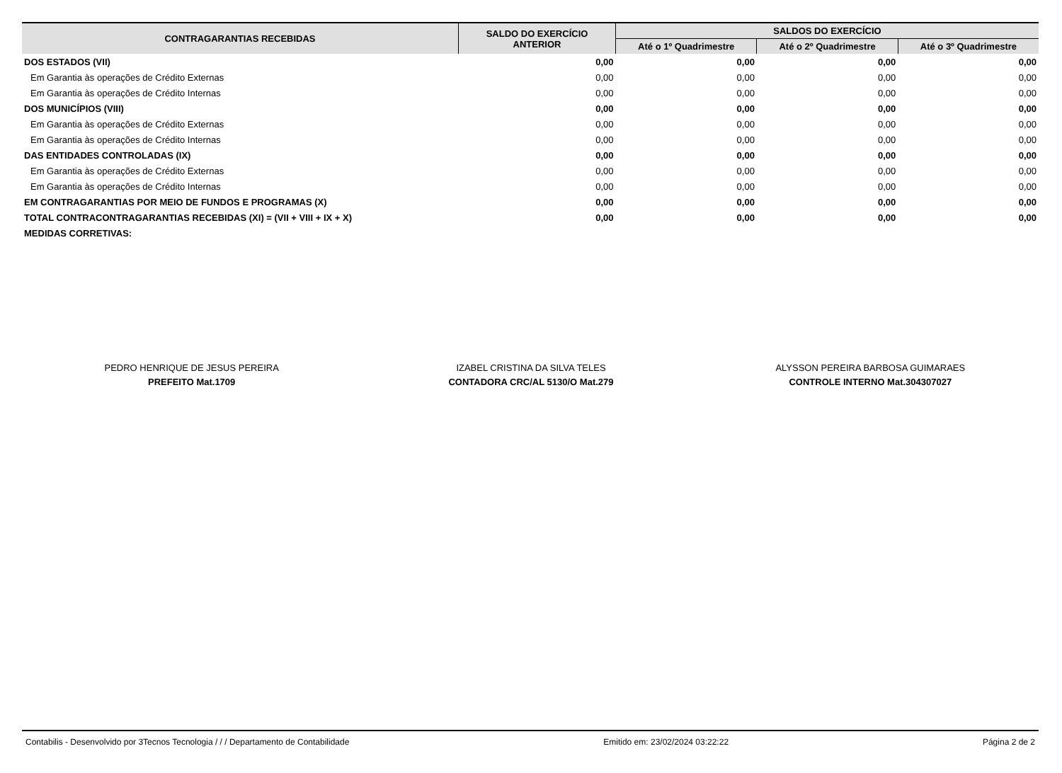| CONTRAGARANTIAS RECEBIDAS | SALDO DO EXERCÍCIO ANTERIOR | SALDOS DO EXERCÍCIO | | |
| --- | --- | --- | --- | --- |
| | | Até o 1º Quadrimestre | Até o 2º Quadrimestre | Até o 3º Quadrimestre |
| DOS ESTADOS (VII) | 0,00 | 0,00 | 0,00 | 0,00 |
| Em Garantia às operações de Crédito Externas | 0,00 | 0,00 | 0,00 | 0,00 |
| Em Garantia às operações de Crédito Internas | 0,00 | 0,00 | 0,00 | 0,00 |
| DOS MUNICÍPIOS (VIII) | 0,00 | 0,00 | 0,00 | 0,00 |
| Em Garantia às operações de Crédito Externas | 0,00 | 0,00 | 0,00 | 0,00 |
| Em Garantia às operações de Crédito Internas | 0,00 | 0,00 | 0,00 | 0,00 |
| DAS ENTIDADES CONTROLADAS (IX) | 0,00 | 0,00 | 0,00 | 0,00 |
| Em Garantia às operações de Crédito Externas | 0,00 | 0,00 | 0,00 | 0,00 |
| Em Garantia às operações de Crédito Internas | 0,00 | 0,00 | 0,00 | 0,00 |
| EM CONTRAGARANTIAS POR MEIO DE FUNDOS E PROGRAMAS (X) | 0,00 | 0,00 | 0,00 | 0,00 |
| TOTAL CONTRACONTRAGARANTIAS RECEBIDAS (XI) = (VII + VIII + IX + X) | 0,00 | 0,00 | 0,00 | 0,00 |
| MEDIDAS CORRETIVAS: | | | | |
PEDRO HENRIQUE DE JESUS PEREIRA
PREFEITO Mat.1709
IZABEL CRISTINA DA SILVA TELES
CONTADORA CRC/AL 5130/O Mat.279
ALYSSON PEREIRA BARBOSA GUIMARAES
CONTROLE INTERNO Mat.304307027
Contabilis - Desenvolvido por 3Tecnos Tecnologia / / / Departamento de Contabilidade Emitido em: 23/02/2024 03:22:22 Página 2 de 2